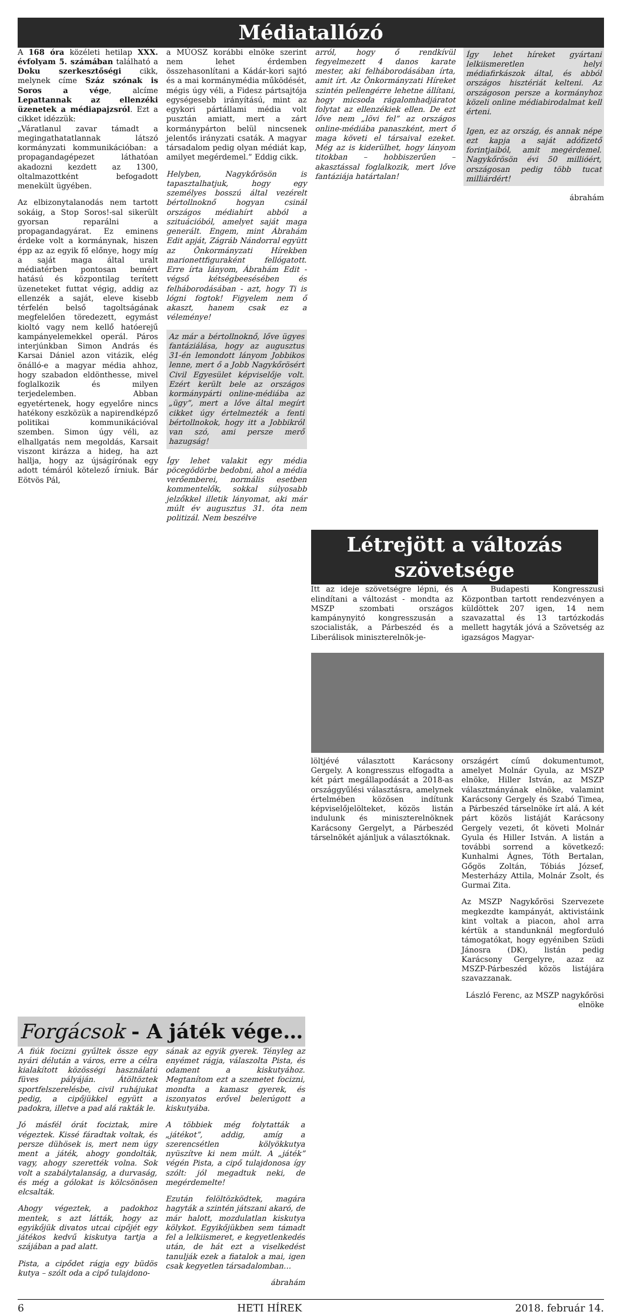Médiatallózó
A 168 óra közéleti hetilap XXX. évfolyam 5. számában található a Doku szerkesztőségi cikk, melynek címe Száz szónak is Soros a vége, alcíme Lepattannak az ellenzéki üzenetek a médiapajzsról. Ezt a cikket idézzük:
„Váratlanul zavar támadt a megingathatatlannak látszó kormányzati kommunikációban: a propagandagépezet láthatóan akadozni kezdett az 1300, oltalmazottként befogadott menekült ügyében.
Az elbizonytalanodás nem tartott sokáig, a Stop Soros!-sal sikerült gyorsan reparálni a propagandagyárat. Ez eminens érdeke volt a kormánynak, hiszen épp az az egyik fő előnye, hogy míg a saját maga által uralt médiatérben pontosan bemért hatású és központilag terített üzeneteket futtat végig, addig az ellenzék a saját, eleve kisebb térfelén belső tagoltságának megfelelően töredezett, egymást kioltó vagy nem kellő hatóerejű kampányelemekkel operál. Páros interjúnkban Simon András és Karsai Dániel azon vitázik, elég önálló-e a magyar média ahhoz, hogy szabadon eldönthesse, mivel foglalkozik és milyen terjedelemben. Abban egyetértenek, hogy egyelőre nincs hatékony eszközük a napirendképző politikai kommunikációval szemben. Simon úgy véli, az elhallgatás nem megoldás, Karsait viszont kirázza a hideg, ha azt hallja, hogy az újságírónak egy adott témáról kötelező írniuk. Bár Eötvös Pál,
a MÚOSZ korábbi elnöke szerint nem lehet érdemben összehasonlítani a Kádár-kori sajtó és a mai kormánymédia működését, mégis úgy véli, a Fidesz pártsajtója egységesebb irányítású, mint az egykori pártállami média volt pusztán amiatt, mert a zárt kormánypárton belül nincsenek jelentős irányzati csaták. A magyar társadalom pedig olyan médiát kap, amilyet megérdemel.” Eddig cikk.
Helyben, Nagykőrösön is tapasztalhatjuk, hogy egy személyes bosszú által vezérelt bértollnoknő hogyan csinál országos médiahírt abból a szituációból, amelyet saját maga generált. Engem, mint Ábrahám Edit apját, Zágráb Nándorral együtt az Önkormányzati Hírekben marionettfiguraként fellógatott. Erre írta lányom, Ábrahám Edit - végső kétségbeesésében és felháborodásában - azt, hogy Ti is lógni fogtok! Figyelem nem ő akaszt, hanem csak ez a véleménye!
Az már a bértollnoknő, lőve ügyes fantáziálása, hogy az augusztus 31-én lemondott lányom Jobbikos lenne, mert ő a Jobb Nagykőrösért Civil Egyesület képviselője volt. Ezért került bele az országos kormánypárti online-médiába az „ügy”, mert a lőve által megírt cikket úgy értelmezték a fenti bértollnokok, hogy itt a Jobbikról van szó, ami persze merő hazugság!
Így lehet valakit egy média pöcegödörbe bedobni, ahol a média verőemberei, normális esetben kommentelők, sokkal súlyosabb jelzőkkel illetik lányomat, aki már múlt év augusztus 31. óta nem politizál. Nem beszélve
arról, hogy ő rendkívül fegyelmezett 4 danos karate mester, aki felháborodásában írta, amit írt. Az Önkormányzati Híreket szintén pellengérre lehetne állítani, hogy micsoda rágalomhadjáratot folytat az ellenzékiek ellen. De ezt lőve nem „lövi fel” az országos online-médiába panaszként, mert ő maga követi el társaival ezeket. Még az is kiderülhet, hogy lányom titokban – hobbiszerűen – akasztással foglalkozik, mert lőve fantáziája határtalan!
Így lehet híreket gyártani lelkiismeretlen helyi médiafirkászok által, és abból országos hisztériát kelteni. Az országoson persze a kormányhoz közeli online médiabirodalmat kell érteni.
Igen, ez az ország, és annak népe ezt kapja a saját adófizető forintjaiból, amit megérdemel. Nagykőrösön évi 50 millióért, országosan pedig több tucat milliárdért!
ábrahám
Létrejött a változás szövetsége
Itt az ideje szövetségre lépni, és elindítani a változást - mondta az MSZP szombati országos kampánynyitó kongresszusán a szocialisták, a Párbeszéd és a Liberálisok miniszterelnök-je-
A Budapesti Kongresszusi Központban tartott rendezvényen a küldöttek 207 igen, 14 nem szavazattal és 13 tartózkodás mellett hagyták jóvá a Szövetség az igazságos Magyar-
löltjévé választott Karácsony Gergely. A kongresszus elfogadta a két párt megállapodását a 2018-as országgyűlési választásra, amelynek értelmében közösen indítunk képviselőjelölteket, közös listán indulunk és miniszterelnöknek Karácsony Gergelyt, a Párbeszéd társelnökét ajánljuk a választóknak.
országért című dokumentumot, amelyet Molnár Gyula, az MSZP elnöke, Hiller István, az MSZP választmányának elnöke, valamint Karácsony Gergely és Szabó Timea, a Párbeszéd társelnöke írt alá. A két párt közös listáját Karácsony Gergely vezeti, őt követi Molnár Gyula és Hiller István. A listán a további sorrend a következő: Kunhalmi Ágnes, Tóth Bertalan, Gőgös Zoltán, Tóbiás József, Mesterházy Attila, Molnár Zsolt, és Gurmai Zita.
Az MSZP Nagykőrösi Szervezete megkezdte kampányát, aktivistáink kint voltak a piacon, ahol arra kértük a standunknál megforduló támogatókat, hogy egyéniben Szüdi Jánosra (DK), listán pedig Karácsony Gergelyre, azaz az MSZP-Párbeszéd közös listájára szavazzanak.
László Ferenc, az MSZP nagykőrösi elnöke
Forgácsok - A játék vége…
A fiúk focizni gyűltek össze egy nyári délután a város, erre a célra kialakított közösségi használatú füves pályáján. Átöltöztek sportfelszerelésbe, civil ruhájukat pedig, a cipőjükkel együtt a padokra, illetve a pad alá rakták le.
Jó másfél órát fociztak, mire végeztek. Kissé fáradtak voltak, és persze dühösek is, mert nem úgy ment a játék, ahogy gondolták, vagy, ahogy szerették volna. Sok volt a szabálytalanság, a durvaság, és még a gólokat is kölcsönösen elcsalták.
Ahogy végeztek, a padokhoz mentek, s azt látták, hogy az egyikőjük divatos utcai cipőjét egy játékos kedvű kiskutya tartja a szájában a pad alatt.
Pista, a cipődet rágja egy büdös kutya – szólt oda a cipő tulajdono-
sának az egyik gyerek. Tényleg az enyémet rágja, válaszolta Pista, és odament a kiskutyához. Megtanítom ezt a szemetet focizni, mondta a kamasz gyerek, és iszonyatos erővel belerúgott a kiskutyába.
A többiek még folytatták a „játékot”, addig, amíg a szerencsétlen kölyökkutya nyüszítve ki nem múlt. A „játék” végén Pista, a cipő tulajdonosa így szólt: jól megadtuk neki, de megérdemelte!
Ezután felöltözködtek, magára hagyták a szintén játszani akaró, de már halott, mozdulatlan kiskutya kölykot. Egyikőjükben sem támadt fel a lelkiismeret, e kegyetlenkedés után, de hát ezt a viselkedést tanulják ezek a fiatalok a mai, igen csak kegyetlen társadalomban…
ábrahám
6 HETI HÍREK 2018. február 14.